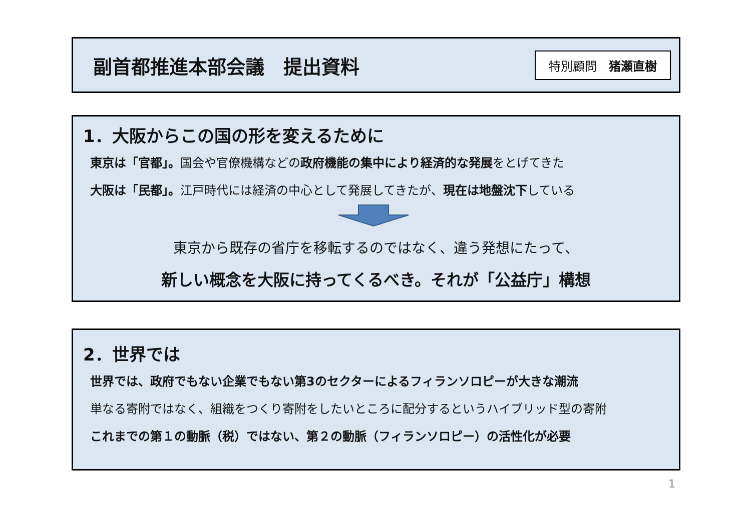副首都推進本部会議　提出資料
特別顧問　猪瀬直樹
1．大阪からこの国の形を変えるために
東京は「官都」。国会や官僚機構などの政府機能の集中により経済的な発展をとげてきた
大阪は「民都」。江戸時代には経済の中心として発展してきたが、現在は地盤沈下している
東京から既存の省庁を移転するのではなく、違う発想にたって、
新しい概念を大阪に持ってくるべき。それが「公益庁」構想
2．世界では
世界では、政府でもない企業でもない第3のセクターによるフィランソロピーが大きな潮流
単なる寄附ではなく、組織をつくり寄附をしたいところに配分するというハイブリッド型の寄附
これまでの第１の動脈（税）ではない、第２の動脈（フィランソロピー）の活性化が必要
1